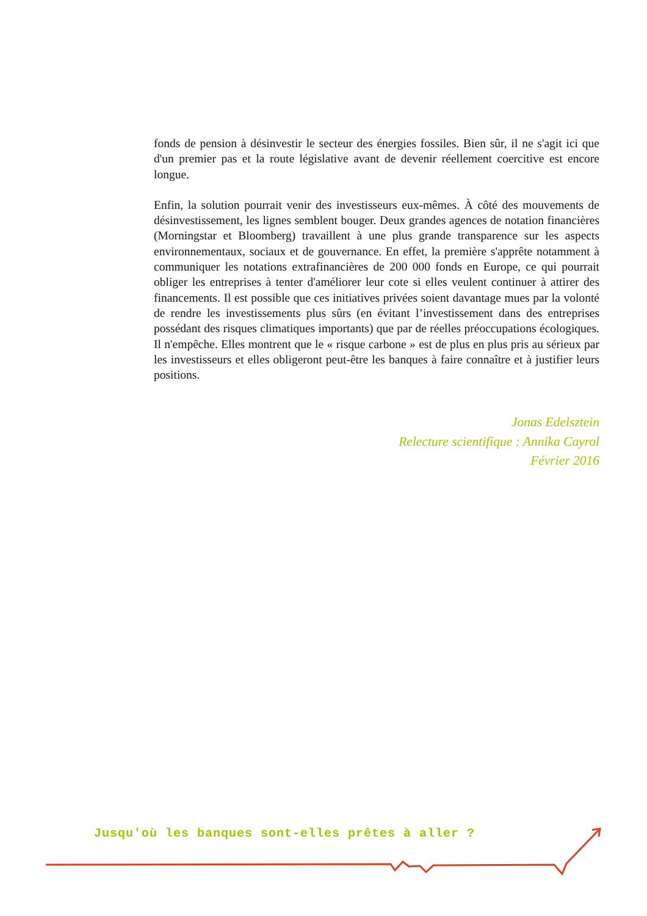fonds de pension à désinvestir le secteur des énergies fossiles. Bien sûr, il ne s'agit ici que d'un premier pas et la route législative avant de devenir réellement coercitive est encore longue.
Enfin, la solution pourrait venir des investisseurs eux-mêmes. À côté des mouvements de désinvestissement, les lignes semblent bouger. Deux grandes agences de notation financières (Morningstar et Bloomberg) travaillent à une plus grande transparence sur les aspects environnementaux, sociaux et de gouvernance. En effet, la première s'apprête notamment à communiquer les notations extrafinancières de 200 000 fonds en Europe, ce qui pourrait obliger les entreprises à tenter d'améliorer leur cote si elles veulent continuer à attirer des financements. Il est possible que ces initiatives privées soient davantage mues par la volonté de rendre les investissements plus sûrs (en évitant l’investissement dans des entreprises possédant des risques climatiques importants) que par de réelles préoccupations écologiques. Il n'empêche. Elles montrent que le « risque carbone » est de plus en plus pris au sérieux par les investisseurs et elles obligeront peut-être les banques à faire connaître et à justifier leurs positions.
Jonas Edelsztein
Relecture scientifique : Annika Cayrol
Février 2016
Jusqu'où les banques sont-elles prêtes à aller ?